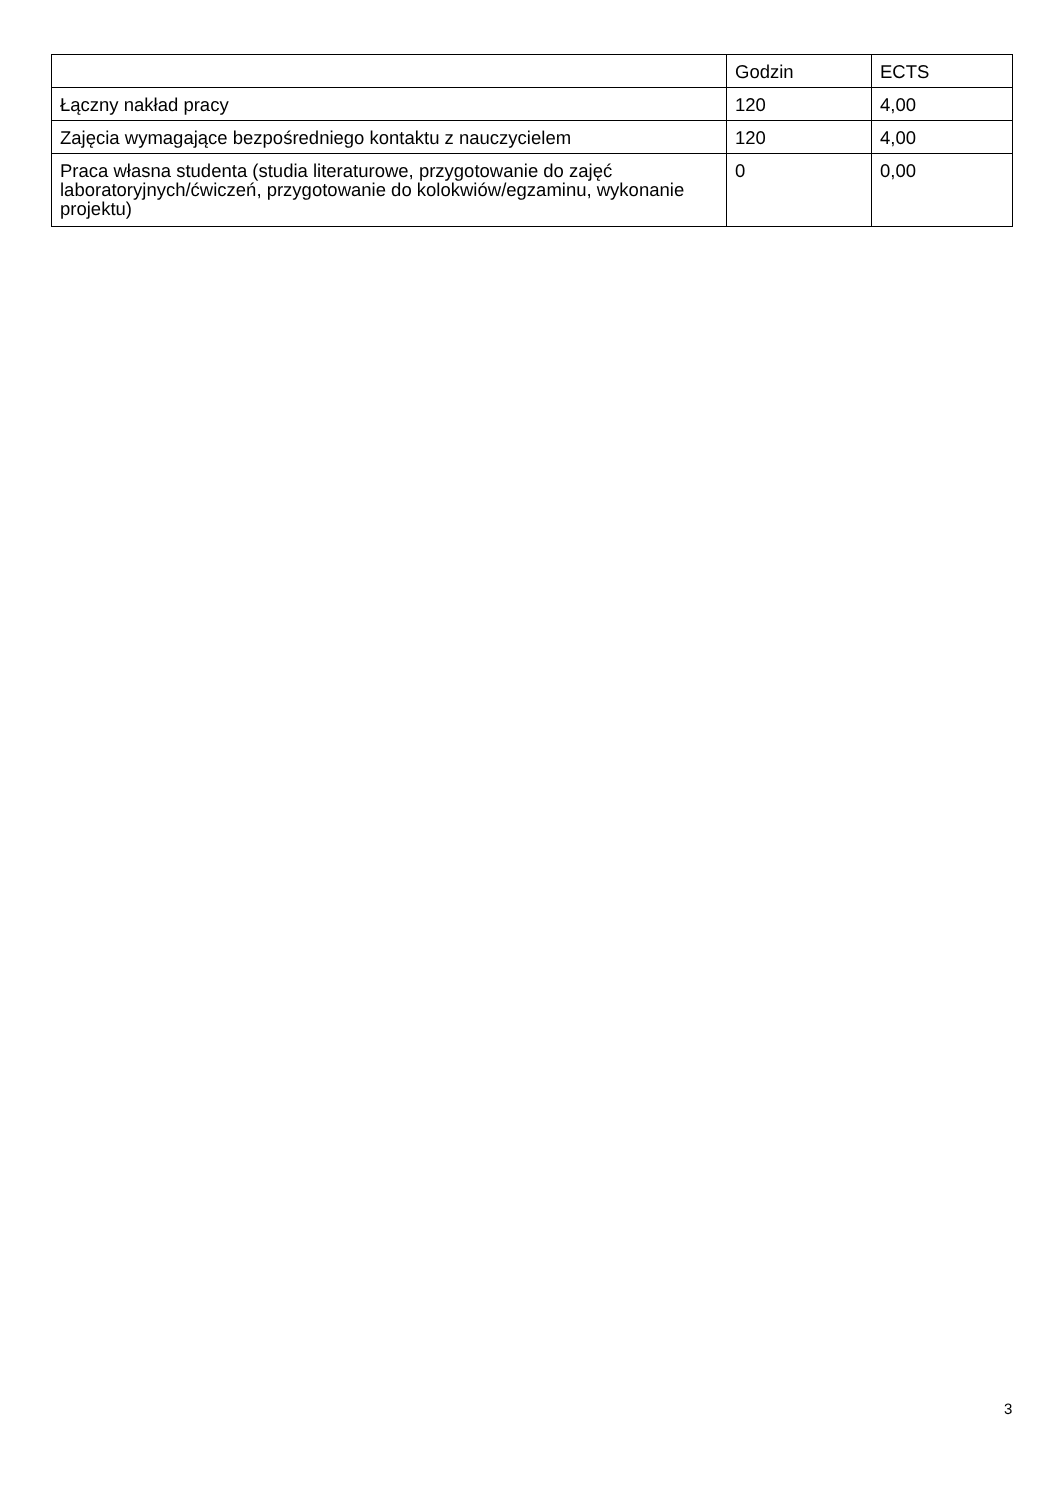| | Godzin | ECTS |
| --- | --- | --- |
| Łączny nakład pracy | 120 | 4,00 |
| Zajęcia wymagające bezpośredniego kontaktu z nauczycielem | 120 | 4,00 |
| Praca własna studenta (studia literaturowe, przygotowanie do zajęć laboratoryjnych/ćwiczeń, przygotowanie do kolokwiów/egzaminu, wykonanie projektu) | 0 | 0,00 |
3